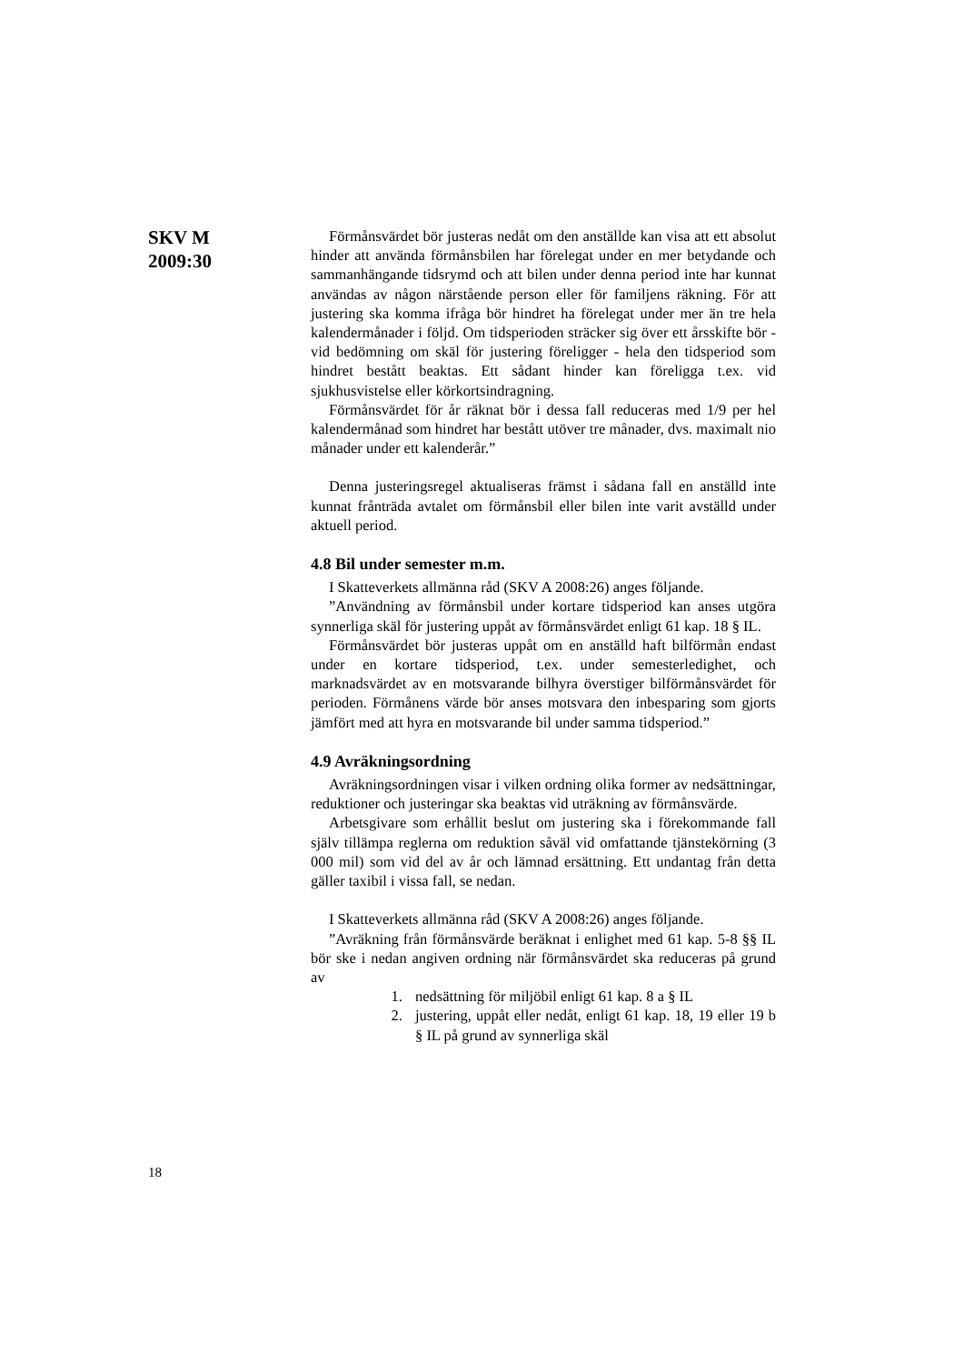SKV M
2009:30
Förmånsvärdet bör justeras nedåt om den anställde kan visa att ett absolut hinder att använda förmånsbilen har förelegat under en mer betydande och sammanhängande tidsrymd och att bilen under denna period inte har kunnat användas av någon närstående person eller för familjens räkning. För att justering ska komma ifråga bör hindret ha förelegat under mer än tre hela kalendermånader i följd. Om tidsperioden sträcker sig över ett årsskifte bör - vid bedömning om skäl för justering föreligger - hela den tidsperiod som hindret bestått beaktas. Ett sådant hinder kan föreligga t.ex. vid sjukhusvistelse eller körkortsindragning.
Förmånsvärdet för år räknat bör i dessa fall reduceras med 1/9 per hel kalendermånad som hindret har bestått utöver tre månader, dvs. maximalt nio månader under ett kalenderår.”
Denna justeringsregel aktualiseras främst i sådana fall en anställd inte kunnat frånträda avtalet om förmånsbil eller bilen inte varit avställd under aktuell period.
4.8 Bil under semester m.m.
I Skatteverkets allmänna råd (SKV A 2008:26) anges följande.
”Användning av förmånsbil under kortare tidsperiod kan anses utgöra synnerliga skäl för justering uppåt av förmånsvärdet enligt 61 kap. 18 § IL.
Förmånsvärdet bör justeras uppåt om en anställd haft bilförmån endast under en kortare tidsperiod, t.ex. under semesterledighet, och marknadsvärdet av en motsvarande bilhyra överstiger bilförmånsvärdet för perioden. Förmånens värde bör anses motsvara den inbesparing som gjorts jämfört med att hyra en motsvarande bil under samma tidsperiod.”
4.9 Avräkningsordning
Avräkningsordningen visar i vilken ordning olika former av nedsättningar, reduktioner och justeringar ska beaktas vid uträkning av förmånsvärde.
Arbetsgivare som erhållit beslut om justering ska i förekommande fall själv tillämpa reglerna om reduktion såväl vid omfattande tjänstekörning (3 000 mil) som vid del av år och lämnad ersättning. Ett undantag från detta gäller taxibil i vissa fall, se nedan.
I Skatteverkets allmänna råd (SKV A 2008:26) anges följande.
”Avräkning från förmånsvärde beräknat i enlighet med 61 kap. 5-8 §§ IL bör ske i nedan angiven ordning när förmånsvärdet ska reduceras på grund av
1. nedsättning för miljöbil enligt 61 kap. 8 a § IL
2. justering, uppåt eller nedåt, enligt 61 kap. 18, 19 eller 19 b § IL på grund av synnerliga skäl
18